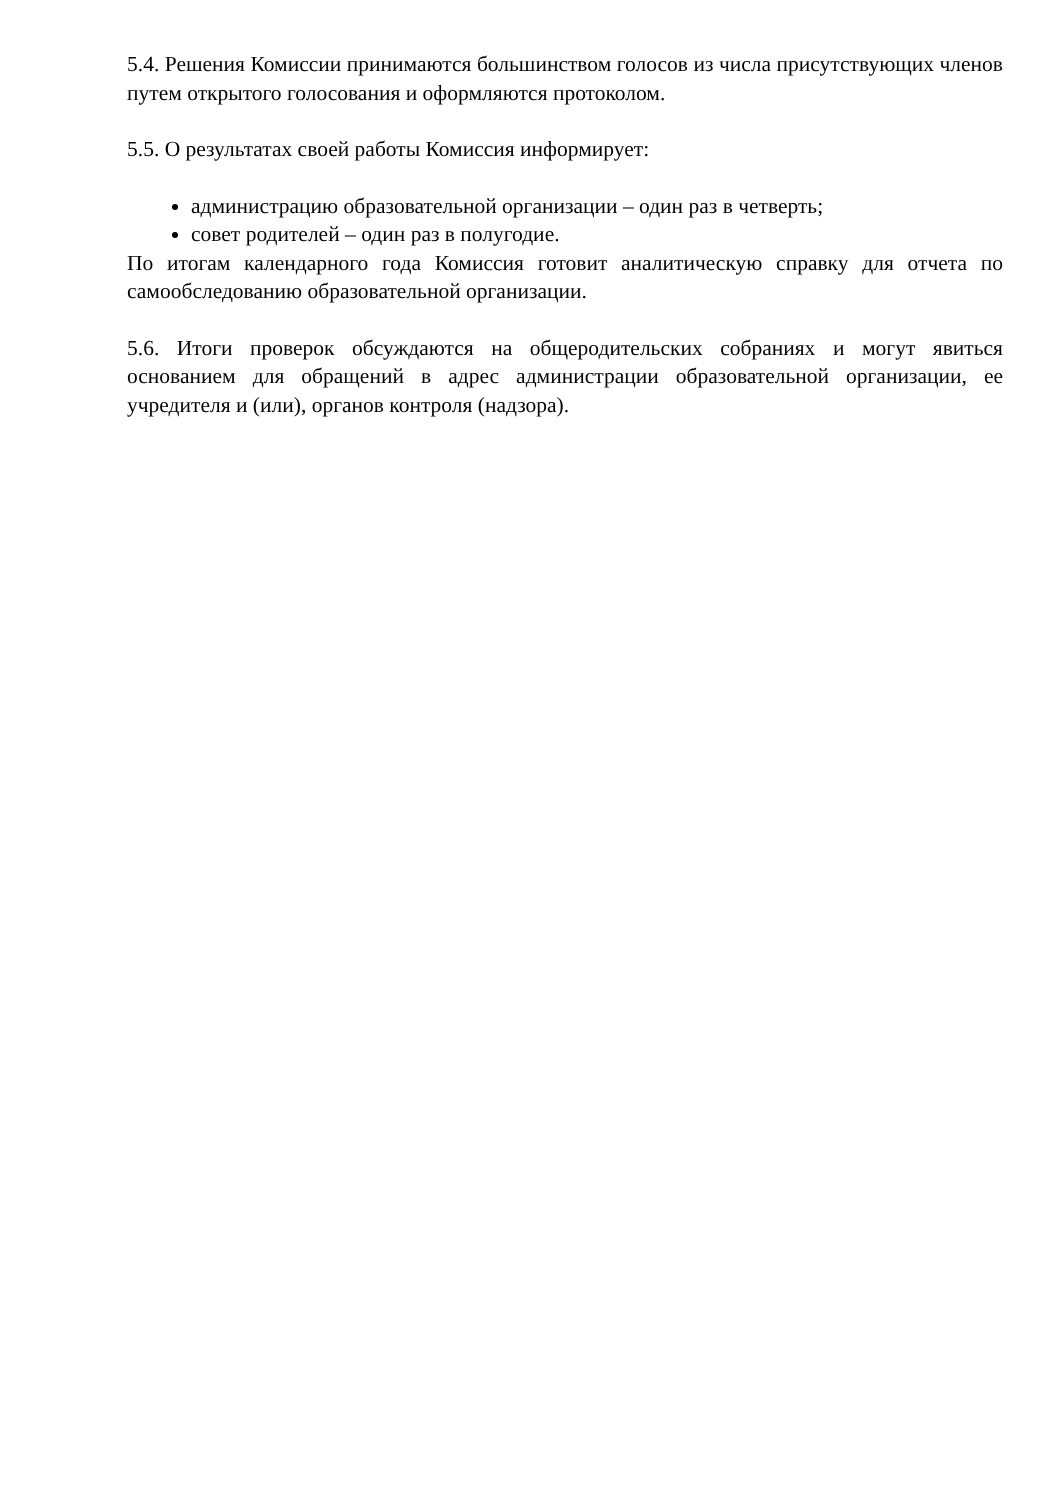5.4. Решения Комиссии принимаются большинством голосов из числа присутствующих членов путем открытого голосования и оформляются протоколом.
5.5. О результатах своей работы Комиссия информирует:
администрацию образовательной организации – один раз в четверть;
совет родителей – один раз в полугодие.
По итогам календарного года Комиссия готовит аналитическую справку для отчета по самообследованию образовательной организации.
5.6. Итоги проверок обсуждаются на общеродительских собраниях и могут явиться основанием для обращений в адрес администрации образовательной организации, ее учредителя и (или), органов контроля (надзора).